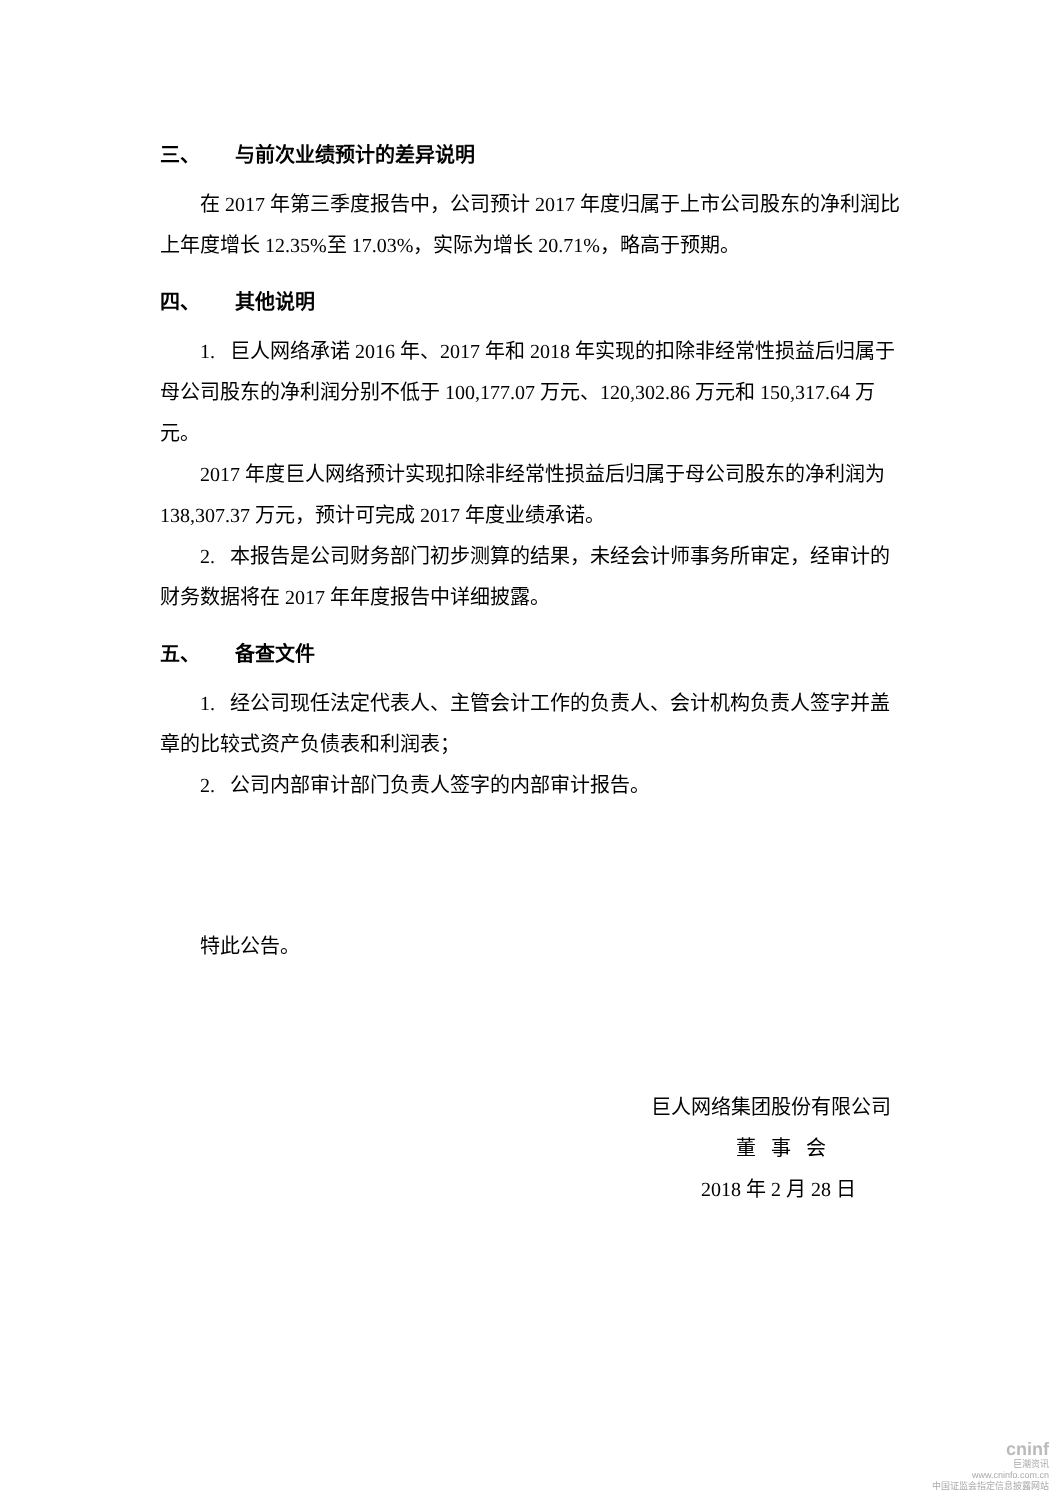三、 与前次业绩预计的差异说明
在 2017 年第三季度报告中，公司预计 2017 年度归属于上市公司股东的净利润比上年度增长 12.35%至 17.03%，实际为增长 20.71%，略高于预期。
四、 其他说明
1. 巨人网络承诺 2016 年、2017 年和 2018 年实现的扣除非经常性损益后归属于母公司股东的净利润分别不低于 100,177.07 万元、120,302.86 万元和 150,317.64 万元。
2017 年度巨人网络预计实现扣除非经常性损益后归属于母公司股东的净利润为 138,307.37 万元，预计可完成 2017 年度业绩承诺。
2. 本报告是公司财务部门初步测算的结果，未经会计师事务所审定，经审计的财务数据将在 2017 年年度报告中详细披露。
五、 备查文件
1. 经公司现任法定代表人、主管会计工作的负责人、会计机构负责人签字并盖章的比较式资产负债表和利润表；
2. 公司内部审计部门负责人签字的内部审计报告。
特此公告。
巨人网络集团股份有限公司
董 事 会
2018 年 2 月 28 日
cninf
巨潮资讯
www.cninfo.com.cn
中国证监会指定信息披露网站